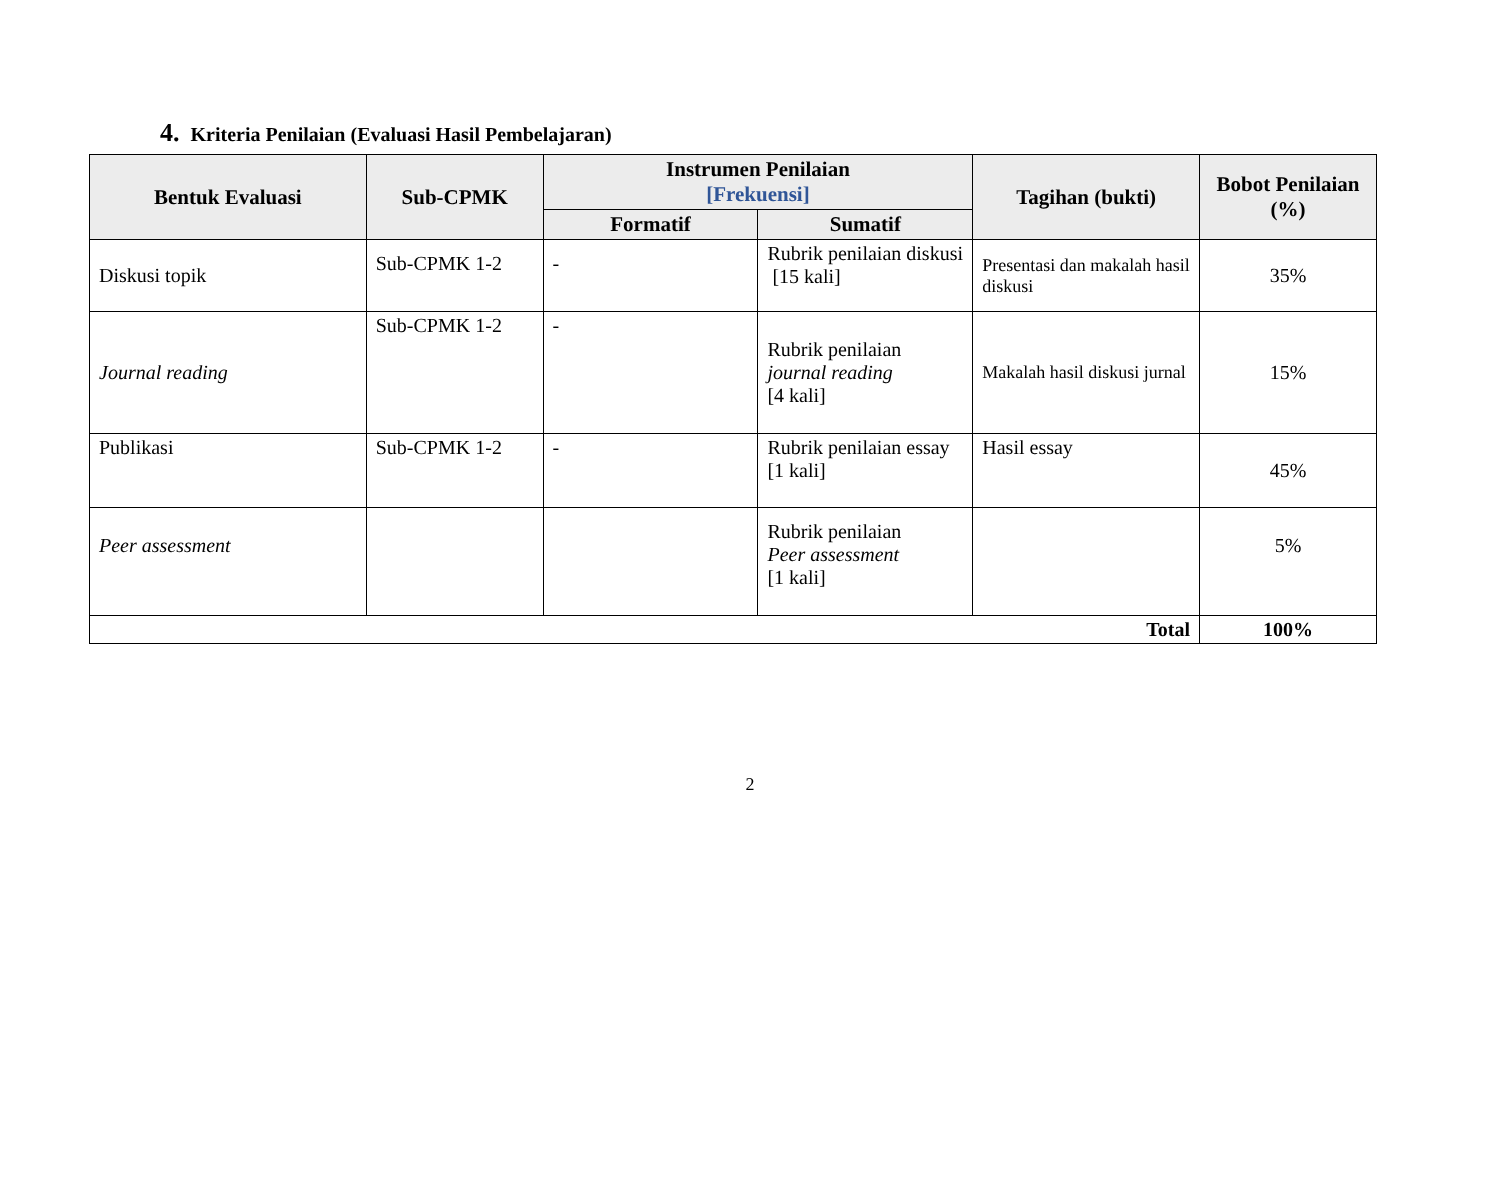4. Kriteria Penilaian (Evaluasi Hasil Pembelajaran)
| Bentuk Evaluasi | Sub-CPMK | Instrumen Penilaian [Frekuensi] | | Tagihan (bukti) | Bobot Penilaian (%) |
| --- | --- | --- | --- | --- | --- |
| | | Formatif | Sumatif | | |
| Diskusi topik | Sub-CPMK 1-2 | - | Rubrik penilaian diskusi [15 kali] | Presentasi dan makalah hasil diskusi | 35% |
| Journal reading | Sub-CPMK 1-2 | - | Rubrik penilaian journal reading [4 kali] | Makalah hasil diskusi jurnal | 15% |
| Publikasi | Sub-CPMK 1-2 | - | Rubrik penilaian essay [1 kali] | Hasil essay | 45% |
| Peer assessment | | | Rubrik penilaian Peer assessment [1 kali] | | 5% |
| Total | | | | | 100% |
2